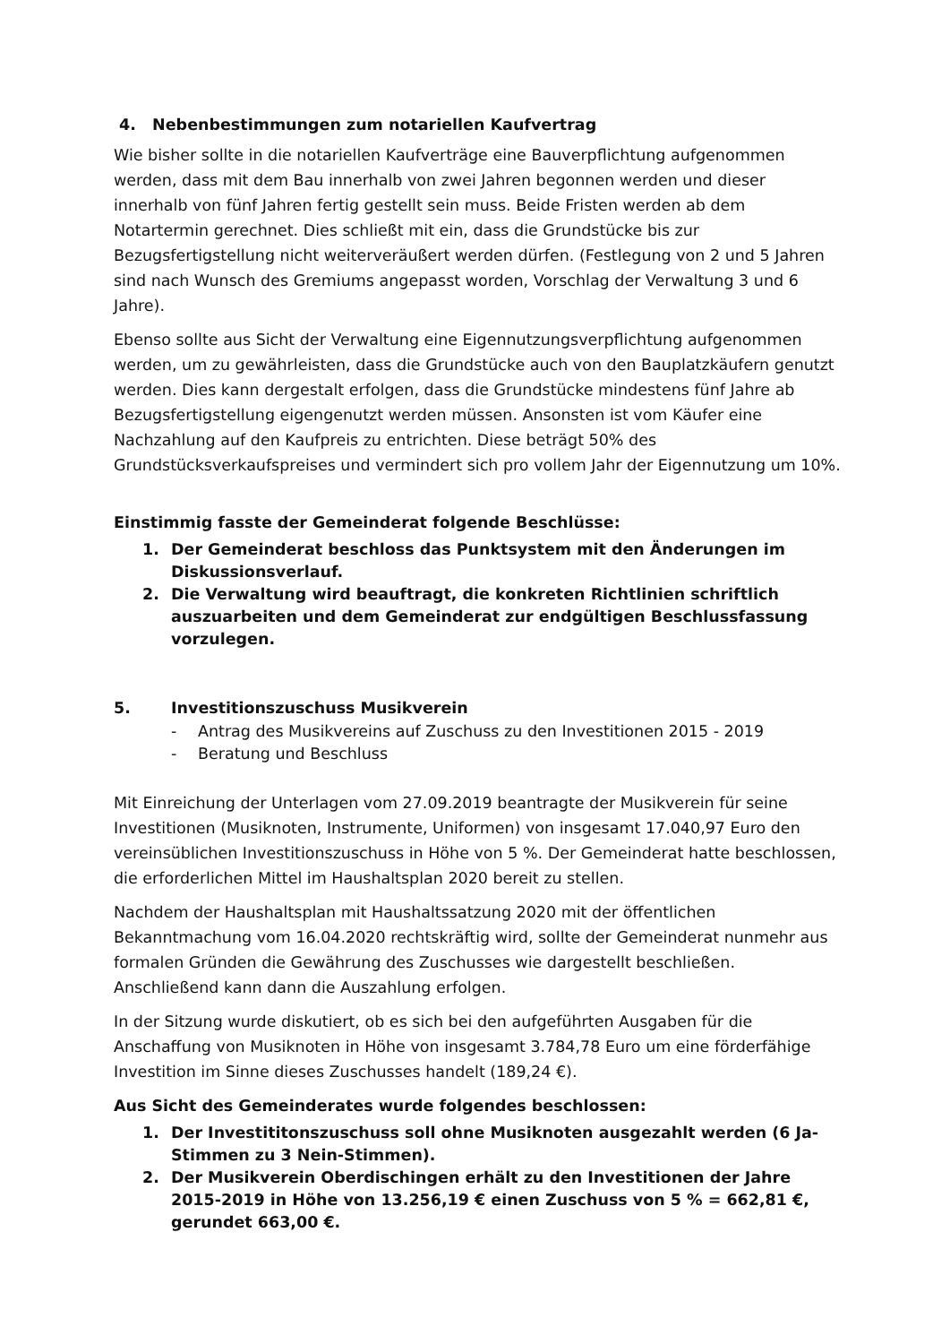4. Nebenbestimmungen zum notariellen Kaufvertrag
Wie bisher sollte in die notariellen Kaufverträge eine Bauverpflichtung aufgenommen werden, dass mit dem Bau innerhalb von zwei Jahren begonnen werden und dieser innerhalb von fünf Jahren fertig gestellt sein muss. Beide Fristen werden ab dem Notartermin gerechnet. Dies schließt mit ein, dass die Grundstücke bis zur Bezugsfertigstellung nicht weiterveräußert werden dürfen. (Festlegung von 2 und 5 Jahren sind nach Wunsch des Gremiums angepasst worden, Vorschlag der Verwaltung 3 und 6 Jahre).
Ebenso sollte aus Sicht der Verwaltung eine Eigennutzungsverpflichtung aufgenommen werden, um zu gewährleisten, dass die Grundstücke auch von den Bauplatzkäufern genutzt werden. Dies kann dergestalt erfolgen, dass die Grundstücke mindestens fünf Jahre ab Bezugsfertigstellung eigengenutzt werden müssen. Ansonsten ist vom Käufer eine Nachzahlung auf den Kaufpreis zu entrichten. Diese beträgt 50% des Grundstücksverkaufspreises und vermindert sich pro vollem Jahr der Eigennutzung um 10%.
Einstimmig fasste der Gemeinderat folgende Beschlüsse:
1. Der Gemeinderat beschloss das Punktsystem mit den Änderungen im Diskussionsverlauf.
2. Die Verwaltung wird beauftragt, die konkreten Richtlinien schriftlich auszuarbeiten und dem Gemeinderat zur endgültigen Beschlussfassung vorzulegen.
5. Investitionszuschuss Musikverein
- Antrag des Musikvereins auf Zuschuss zu den Investitionen 2015 - 2019
- Beratung und Beschluss
Mit Einreichung der Unterlagen vom 27.09.2019 beantragte der Musikverein für seine Investitionen (Musiknoten, Instrumente, Uniformen) von insgesamt 17.040,97 Euro den vereinsüblichen Investitionszuschuss in Höhe von 5 %. Der Gemeinderat hatte beschlossen, die erforderlichen Mittel im Haushaltsplan 2020 bereit zu stellen.
Nachdem der Haushaltsplan mit Haushaltssatzung 2020 mit der öffentlichen Bekanntmachung vom 16.04.2020 rechtskräftig wird, sollte der Gemeinderat nunmehr aus formalen Gründen die Gewährung des Zuschusses wie dargestellt beschließen. Anschließend kann dann die Auszahlung erfolgen.
In der Sitzung wurde diskutiert, ob es sich bei den aufgeführten Ausgaben für die Anschaffung von Musiknoten in Höhe von insgesamt 3.784,78 Euro um eine förderfähige Investition im Sinne dieses Zuschusses handelt (189,24 €).
Aus Sicht des Gemeinderates wurde folgendes beschlossen:
1. Der Investititonszuschuss soll ohne Musiknoten ausgezahlt werden (6 Ja-Stimmen zu 3 Nein-Stimmen).
2. Der Musikverein Oberdischingen erhält zu den Investitionen der Jahre 2015-2019 in Höhe von 13.256,19 € einen Zuschuss von 5 % = 662,81 €, gerundet 663,00 €.